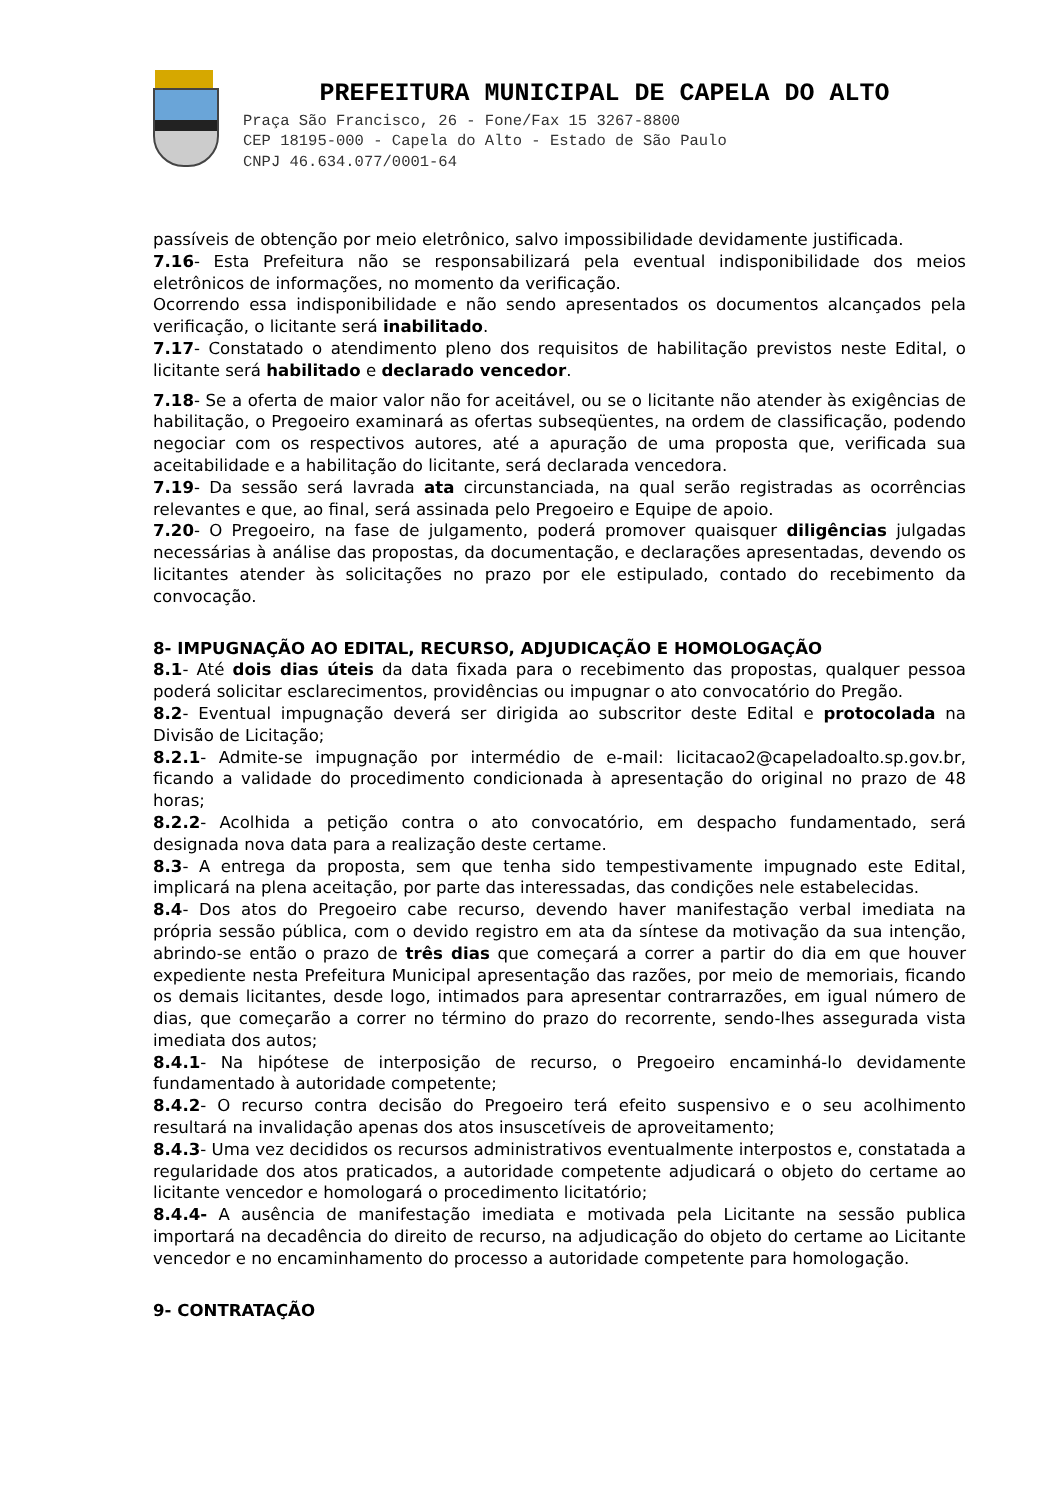PREFEITURA MUNICIPAL DE CAPELA DO ALTO
Praça São Francisco, 26 - Fone/Fax 15 3267-8800
CEP 18195-000 - Capela do Alto - Estado de São Paulo
CNPJ 46.634.077/0001-64
passíveis de obtenção por meio eletrônico, salvo impossibilidade devidamente justificada.
7.16- Esta Prefeitura não se responsabilizará pela eventual indisponibilidade dos meios eletrônicos de informações, no momento da verificação.
Ocorrendo essa indisponibilidade e não sendo apresentados os documentos alcançados pela verificação, o licitante será inabilitado.
7.17- Constatado o atendimento pleno dos requisitos de habilitação previstos neste Edital, o licitante será habilitado e declarado vencedor.
7.18- Se a oferta de maior valor não for aceitável, ou se o licitante não atender às exigências de habilitação, o Pregoeiro examinará as ofertas subseqüentes, na ordem de classificação, podendo negociar com os respectivos autores, até a apuração de uma proposta que, verificada sua aceitabilidade e a habilitação do licitante, será declarada vencedora.
7.19- Da sessão será lavrada ata circunstanciada, na qual serão registradas as ocorrências relevantes e que, ao final, será assinada pelo Pregoeiro e Equipe de apoio.
7.20- O Pregoeiro, na fase de julgamento, poderá promover quaisquer diligências julgadas necessárias à análise das propostas, da documentação, e declarações apresentadas, devendo os licitantes atender às solicitações no prazo por ele estipulado, contado do recebimento da convocação.
8- IMPUGNAÇÃO AO EDITAL, RECURSO, ADJUDICAÇÃO E HOMOLOGAÇÃO
8.1- Até dois dias úteis da data fixada para o recebimento das propostas, qualquer pessoa poderá solicitar esclarecimentos, providências ou impugnar o ato convocatório do Pregão.
8.2- Eventual impugnação deverá ser dirigida ao subscritor deste Edital e protocolada na Divisão de Licitação;
8.2.1- Admite-se impugnação por intermédio de e-mail: licitacao2@capeladoalto.sp.gov.br, ficando a validade do procedimento condicionada à apresentação do original no prazo de 48 horas;
8.2.2- Acolhida a petição contra o ato convocatório, em despacho fundamentado, será designada nova data para a realização deste certame.
8.3- A entrega da proposta, sem que tenha sido tempestivamente impugnado este Edital, implicará na plena aceitação, por parte das interessadas, das condições nele estabelecidas.
8.4- Dos atos do Pregoeiro cabe recurso, devendo haver manifestação verbal imediata na própria sessão pública, com o devido registro em ata da síntese da motivação da sua intenção, abrindo-se então o prazo de três dias que começará a correr a partir do dia em que houver expediente nesta Prefeitura Municipal apresentação das razões, por meio de memoriais, ficando os demais licitantes, desde logo, intimados para apresentar contrarrazões, em igual número de dias, que começarão a correr no término do prazo do recorrente, sendo-lhes assegurada vista imediata dos autos;
8.4.1- Na hipótese de interposição de recurso, o Pregoeiro encaminhá-lo devidamente fundamentado à autoridade competente;
8.4.2- O recurso contra decisão do Pregoeiro terá efeito suspensivo e o seu acolhimento resultará na invalidação apenas dos atos insuscetíveis de aproveitamento;
8.4.3- Uma vez decididos os recursos administrativos eventualmente interpostos e, constatada a regularidade dos atos praticados, a autoridade competente adjudicará o objeto do certame ao licitante vencedor e homologará o procedimento licitatório;
8.4.4- A ausência de manifestação imediata e motivada pela Licitante na sessão publica importará na decadência do direito de recurso, na adjudicação do objeto do certame ao Licitante vencedor e no encaminhamento do processo a autoridade competente para homologação.
9- CONTRATAÇÃO